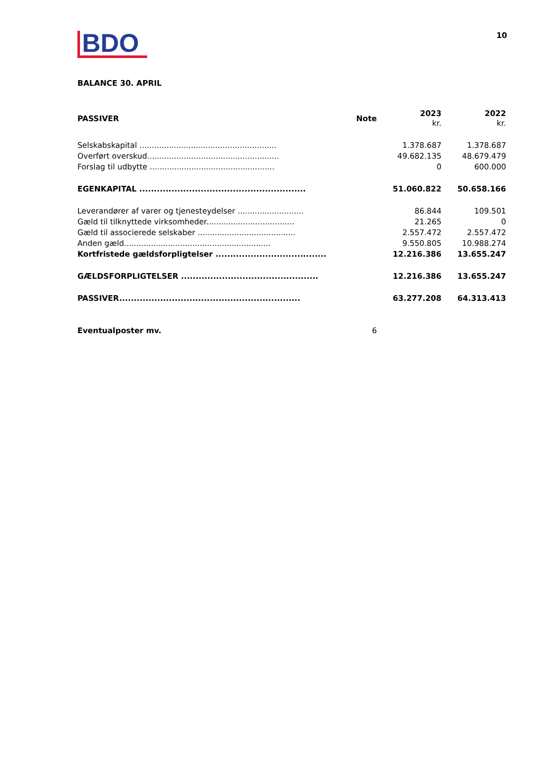BDO
10
BALANCE 30. APRIL
| PASSIVER | Note | 2023 kr. | 2022 kr. |
| --- | --- | --- | --- |
| Selskabskapital ........................................................ | | 1.378.687 | 1.378.687 |
| Overført overskud...................................................... | | 49.682.135 | 48.679.479 |
| Forslag til udbytte ................................................... | | 0 | 600.000 |
| EGENKAPITAL ......................................................... | | 51.060.822 | 50.658.166 |
| Leverandører af varer og tjenesteydelser ........................... | | 86.844 | 109.501 |
| Gæld til tilknyttede virksomheder.................................... | | 21.265 | 0 |
| Gæld til associerede selskaber ........................................ | | 2.557.472 | 2.557.472 |
| Anden gæld............................................................ | | 9.550.805 | 10.988.274 |
| Kortfristede gældsforpligtelser ...................................... | | 12.216.386 | 13.655.247 |
| GÆLDSFORPLIGTELSER ............................................... | | 12.216.386 | 13.655.247 |
| PASSIVER.............................................................. | | 63.277.208 | 64.313.413 |
| Eventualposter mv. | 6 | | |